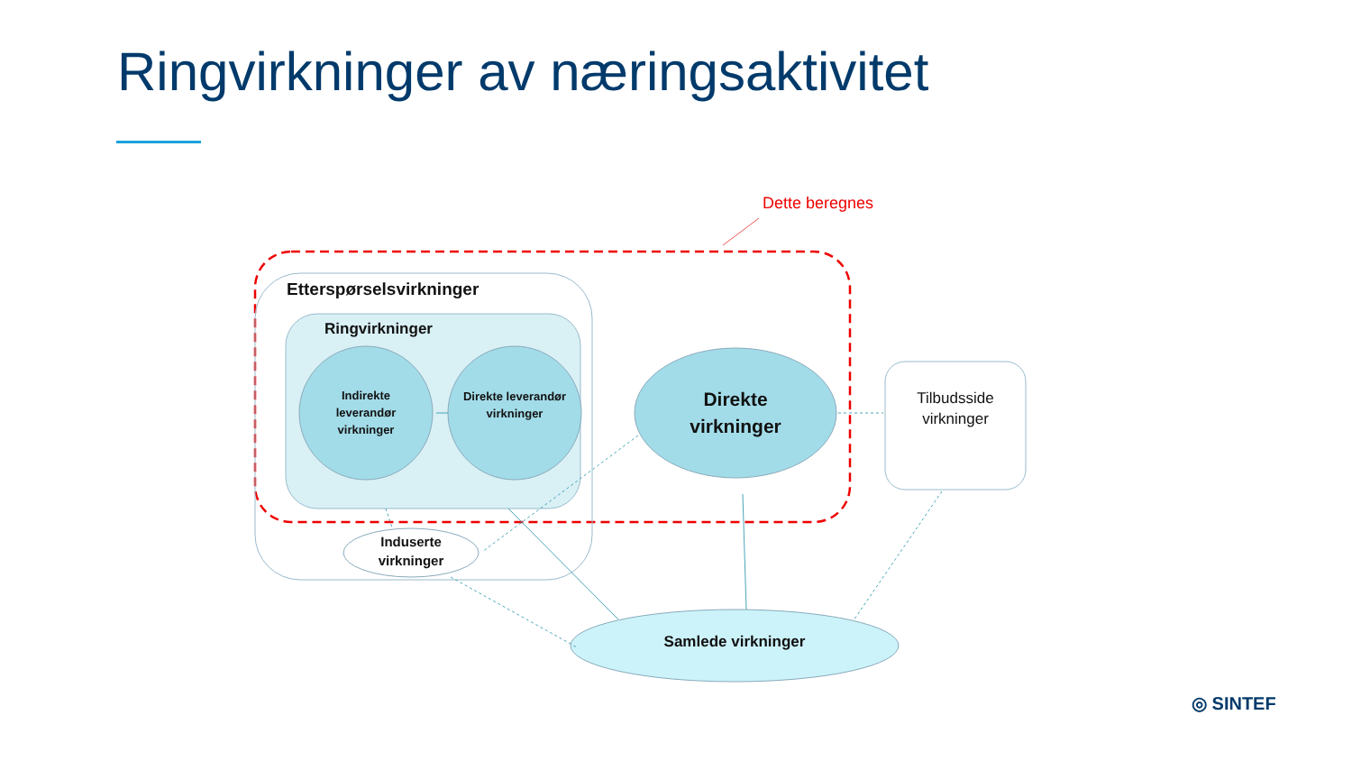Ringvirkninger av næringsaktivitet
Dette beregnes
Etterspørselsvirkninger
Ringvirkninger
Indirekte leverandør virkninger
Direkte leverandør virkninger
Direkte virkninger
Tilbudsside virkninger
Induserte virkninger
Samlede virkninger
◎ SINTEF